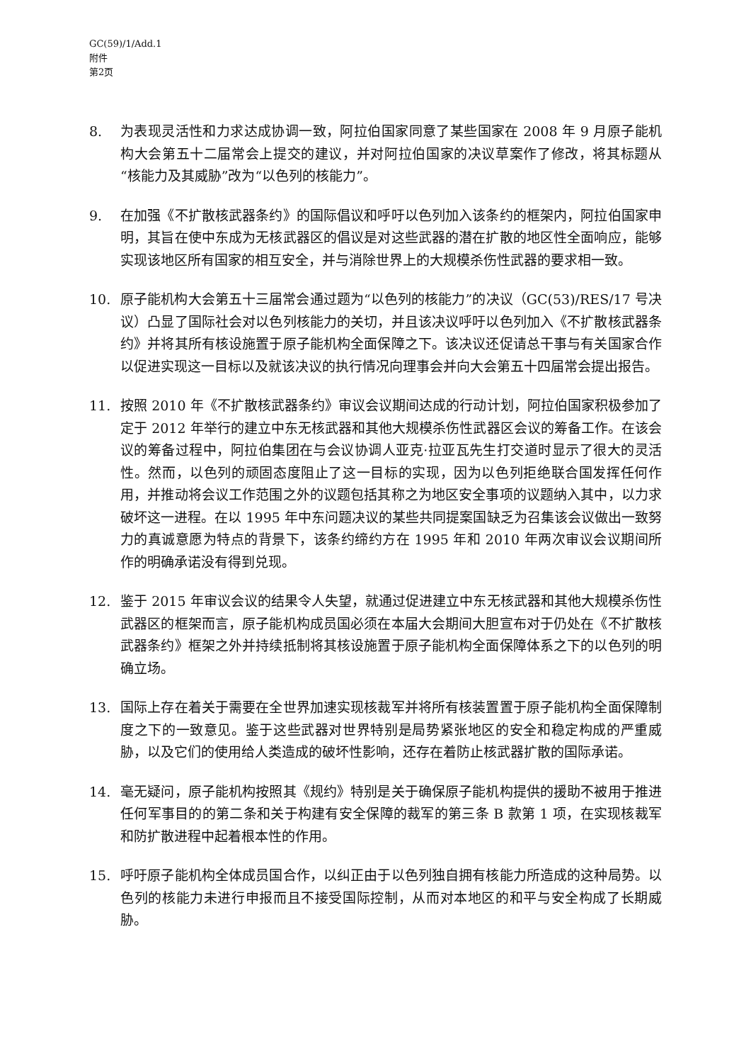GC(59)/1/Add.1
附件
第2页
8. 为表现灵活性和力求达成协调一致，阿拉伯国家同意了某些国家在 2008 年 9 月原子能机构大会第五十二届常会上提交的建议，并对阿拉伯国家的决议草案作了修改，将其标题从“核能力及其威胁”改为“以色列的核能力”。
9. 在加强《不扩散核武器条约》的国际倡议和呼吁以色列加入该条约的框架内，阿拉伯国家申明，其旨在使中东成为无核武器区的倡议是对这些武器的潜在扩散的地区性全面响应，能够实现该地区所有国家的相互安全，并与消除世界上的大规模杀伤性武器的要求相一致。
10. 原子能机构大会第五十三届常会通过题为“以色列的核能力”的决议（GC(53)/RES/17 号决议）凸显了国际社会对以色列核能力的关切，并且该决议呼吁以色列加入《不扩散核武器条约》并将其所有核设施置于原子能机构全面保障之下。该决议还促请总干事与有关国家合作以促进实现这一目标以及就该决议的执行情况向理事会并向大会第五十四届常会提出报告。
11. 按照 2010 年《不扩散核武器条约》审议会议期间达成的行动计划，阿拉伯国家积极参加了定于 2012 年举行的建立中东无核武器和其他大规模杀伤性武器区会议的筹备工作。在该会议的筹备过程中，阿拉伯集团在与会议协调人亚克·拉亚瓦先生打交道时显示了很大的灵活性。然而，以色列的顽固态度阻止了这一目标的实现，因为以色列拒绝联合国发挥任何作用，并推动将会议工作范围之外的议题包括其称之为地区安全事项的议题纳入其中，以力求破坏这一进程。在以 1995 年中东问题决议的某些共同提案国缺乏为召集该会议做出一致努力的真诚意愿为特点的背景下，该条约缔约方在 1995 年和 2010 年两次审议会议期间所作的明确承诺没有得到兑现。
12. 鉴于 2015 年审议会议的结果令人失望，就通过促进建立中东无核武器和其他大规模杀伤性武器区的框架而言，原子能机构成员国必须在本届大会期间大胆宣布对于仍处在《不扩散核武器条约》框架之外并持续抵制将其核设施置于原子能机构全面保障体系之下的以色列的明确立场。
13. 国际上存在着关于需要在全世界加速实现核裁军并将所有核装置置于原子能机构全面保障制度之下的一致意见。鉴于这些武器对世界特别是局势紧张地区的安全和稳定构成的严重威胁，以及它们的使用给人类造成的破坏性影响，还存在着防止核武器扩散的国际承诺。
14. 毫无疑问，原子能机构按照其《规约》特别是关于确保原子能机构提供的援助不被用于推进任何军事目的的第二条和关于构建有安全保障的裁军的第三条 B 款第 1 项，在实现核裁军和防扩散进程中起着根本性的作用。
15. 呼吁原子能机构全体成员国合作，以纠正由于以色列独自拥有核能力所造成的这种局势。以色列的核能力未进行申报而且不接受国际控制，从而对本地区的和平与安全构成了长期威胁。